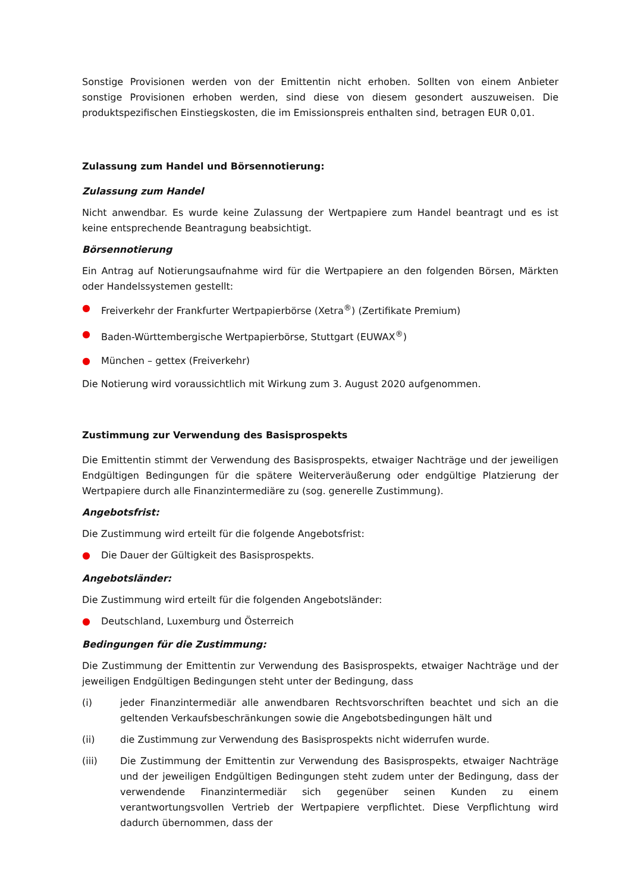Sonstige Provisionen werden von der Emittentin nicht erhoben. Sollten von einem Anbieter sonstige Provisionen erhoben werden, sind diese von diesem gesondert auszuweisen. Die produktspezifischen Einstiegskosten, die im Emissionspreis enthalten sind, betragen EUR 0,01.
Zulassung zum Handel und Börsennotierung:
Zulassung zum Handel
Nicht anwendbar. Es wurde keine Zulassung der Wertpapiere zum Handel beantragt und es ist keine entsprechende Beantragung beabsichtigt.
Börsennotierung
Ein Antrag auf Notierungsaufnahme wird für die Wertpapiere an den folgenden Börsen, Märkten oder Handelssystemen gestellt:
● Freiverkehr der Frankfurter Wertpapierbörse (Xetra<sup>®</sup>) (Zertifikate Premium)
● Baden-Württembergische Wertpapierbörse, Stuttgart (EUWAX<sup>®</sup>)
● München – gettex (Freiverkehr)
Die Notierung wird voraussichtlich mit Wirkung zum 3. August 2020 aufgenommen.
Zustimmung zur Verwendung des Basisprospekts
Die Emittentin stimmt der Verwendung des Basisprospekts, etwaiger Nachträge und der jeweiligen Endgültigen Bedingungen für die spätere Weiterveräußerung oder endgültige Platzierung der Wertpapiere durch alle Finanzintermediäre zu (sog. generelle Zustimmung).
Angebotsfrist:
Die Zustimmung wird erteilt für die folgende Angebotsfrist:
● Die Dauer der Gültigkeit des Basisprospekts.
Angebotsländer:
Die Zustimmung wird erteilt für die folgenden Angebotsländer:
● Deutschland, Luxemburg und Österreich
Bedingungen für die Zustimmung:
Die Zustimmung der Emittentin zur Verwendung des Basisprospekts, etwaiger Nachträge und der jeweiligen Endgültigen Bedingungen steht unter der Bedingung, dass
(i) jeder Finanzintermediär alle anwendbaren Rechtsvorschriften beachtet und sich an die geltenden Verkaufsbeschränkungen sowie die Angebotsbedingungen hält und
(ii) die Zustimmung zur Verwendung des Basisprospekts nicht widerrufen wurde.
(iii) Die Zustimmung der Emittentin zur Verwendung des Basisprospekts, etwaiger Nachträge und der jeweiligen Endgültigen Bedingungen steht zudem unter der Bedingung, dass der verwendende Finanzintermediär sich gegenüber seinen Kunden zu einem verantwortungsvollen Vertrieb der Wertpapiere verpflichtet. Diese Verpflichtung wird dadurch übernommen, dass der